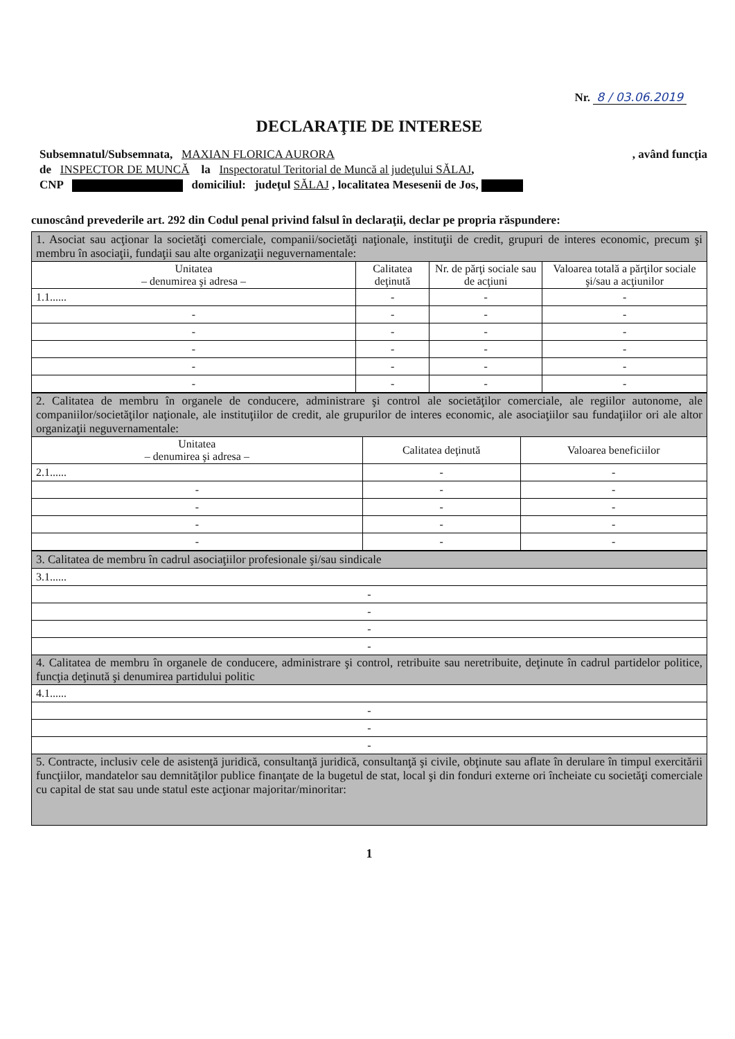Nr. 8 / 03.06.2019
DECLARAŢIE DE INTERESE
Subsemnatul/Subsemnata, MAXIAN FLORICA AURORA , având funcţia
de INSPECTOR DE MUNCĂ la Inspectoratul Teritorial de Muncă al judeţului SĂLAJ,
CNP domiciliul: judeţul SĂLAJ , localitatea Mesesenii de Jos,
cunoscând prevederile art. 292 din Codul penal privind falsul în declaraţii, declar pe propria răspundere:
| 1. Asociat sau acţionar la societăţi comerciale, companii/societăţi naţionale, instituţii de credit, grupuri de interes economic, precum şi membru în asociaţii, fundaţii sau alte organizaţii neguvernamentale: | | | |
| Unitatea – denumirea şi adresa – | Calitatea deţinută | Nr. de părţi sociale sau de acţiuni | Valoarea totală a părţilor sociale şi/sau a acţiunilor |
| 1.1...... | - | - | - |
| - | - | - | - |
| - | - | - | - |
| - | - | - | - |
| - | - | - | - |
| - | - | - | - |
| 2. Calitatea de membru în organele de conducere, administrare şi control ale societăţilor comerciale, ale regiilor autonome, ale companiilor/societăţilor naţionale, ale instituţiilor de credit, ale grupurilor de interes economic, ale asociaţiilor sau fundaţiilor ori ale altor organizaţii neguvernamentale: | | |
| Unitatea – denumirea şi adresa – | Calitatea deţinută | Valoarea beneficiilor |
| 2.1...... | - | - |
| - | - | - |
| - | - | - |
| - | - | - |
| - | - | - |
| 3. Calitatea de membru în cadrul asociaţiilor profesionale şi/sau sindicale |
| 3.1...... |
| - |
| - |
| - |
| - |
| 4. Calitatea de membru în organele de conducere, administrare şi control, retribuite sau neretribuite, deţinute în cadrul partidelor politice, funcţia deţinută şi denumirea partidului politic |
| 4.1...... |
| - |
| - |
| - |
| 5. Contracte, inclusiv cele de asistenţă juridică, consultanţă juridică, consultanţă şi civile, obţinute sau aflate în derulare în timpul exercitării funcţiilor, mandatelor sau demnităţilor publice finanţate de la bugetul de stat, local şi din fonduri externe ori încheiate cu societăţi comerciale cu capital de stat sau unde statul este acţionar majoritar/minoritar: |
1